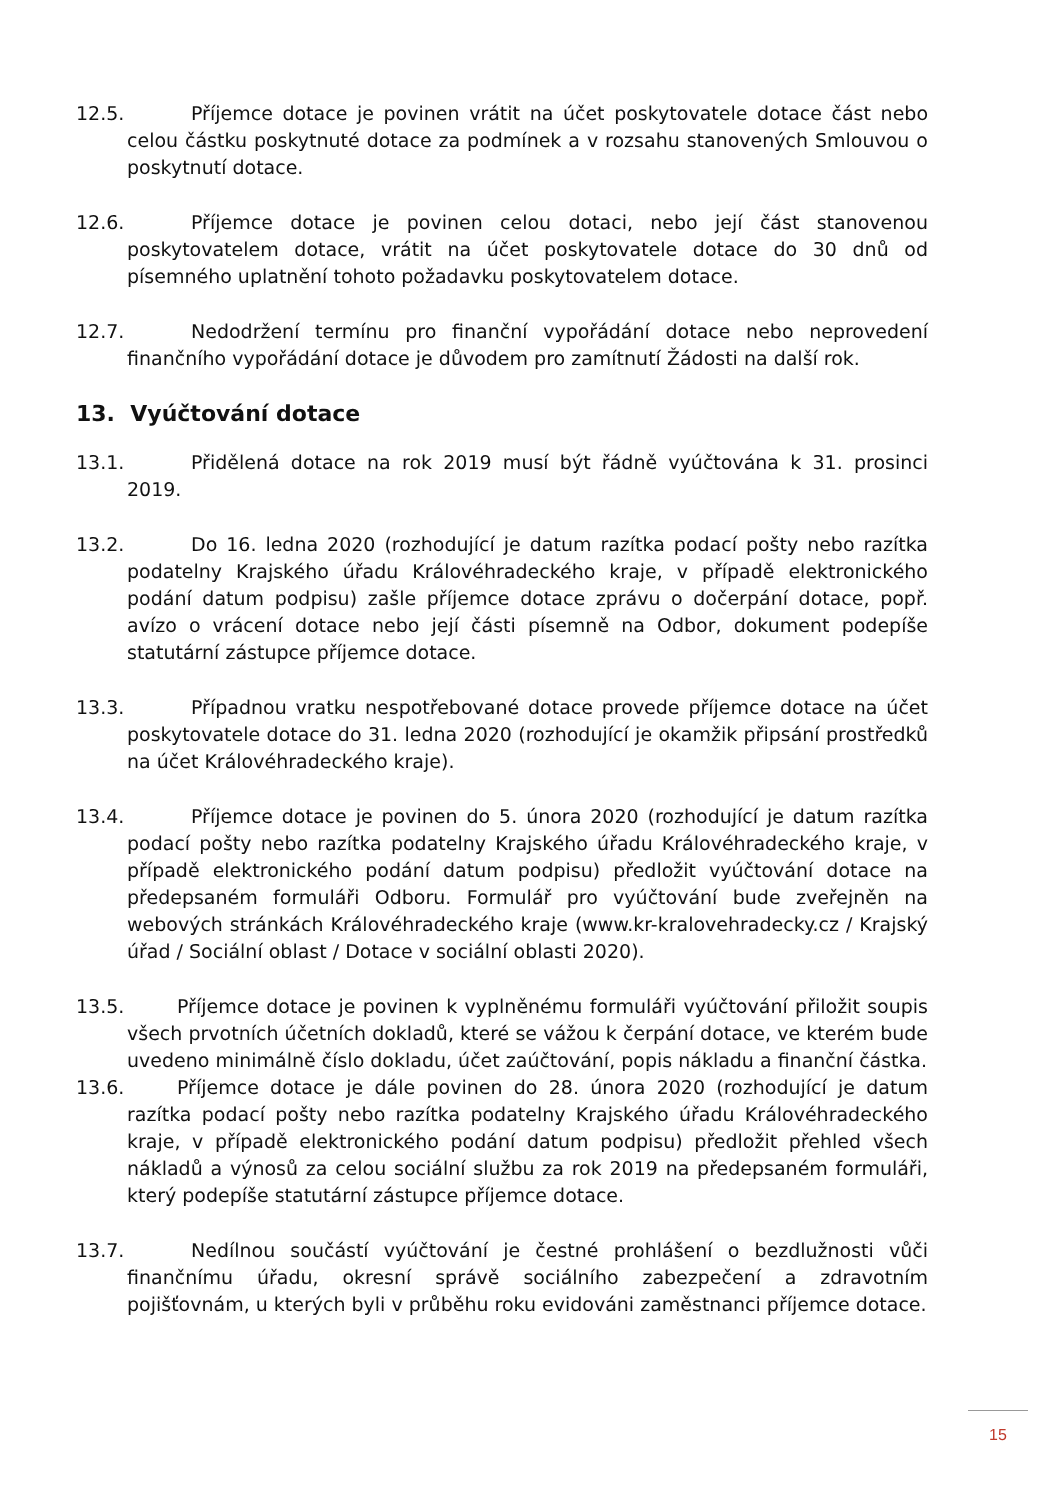12.5. Příjemce dotace je povinen vrátit na účet poskytovatele dotace část nebo celou částku poskytnuté dotace za podmínek a v rozsahu stanovených Smlouvou o poskytnutí dotace.
12.6. Příjemce dotace je povinen celou dotaci, nebo její část stanovenou poskytovatelem dotace, vrátit na účet poskytovatele dotace do 30 dnů od písemného uplatnění tohoto požadavku poskytovatelem dotace.
12.7. Nedodržení termínu pro finanční vypořádání dotace nebo neprovedení finančního vypořádání dotace je důvodem pro zamítnutí Žádosti na další rok.
13. Vyúčtování dotace
13.1. Přidělená dotace na rok 2019 musí být řádně vyúčtována k 31. prosinci 2019.
13.2. Do 16. ledna 2020 (rozhodující je datum razítka podací pošty nebo razítka podatelny Krajského úřadu Královéhradeckého kraje, v případě elektronického podání datum podpisu) zašle příjemce dotace zprávu o dočerpání dotace, popř. avízo o vrácení dotace nebo její části písemně na Odbor, dokument podepíše statutární zástupce příjemce dotace.
13.3. Případnou vratku nespotřebované dotace provede příjemce dotace na účet poskytovatele dotace do 31. ledna 2020 (rozhodující je okamžik připsání prostředků na účet Královéhradeckého kraje).
13.4. Příjemce dotace je povinen do 5. února 2020 (rozhodující je datum razítka podací pošty nebo razítka podatelny Krajského úřadu Královéhradeckého kraje, v případě elektronického podání datum podpisu) předložit vyúčtování dotace na předepsaném formuláři Odboru. Formulář pro vyúčtování bude zveřejněn na webových stránkách Královéhradeckého kraje (www.kr-kralovehradecky.cz / Krajský úřad / Sociální oblast / Dotace v sociální oblasti 2020).
13.5. Příjemce dotace je povinen k vyplněnému formuláři vyúčtování přiložit soupis všech prvotních účetních dokladů, které se vážou k čerpání dotace, ve kterém bude uvedeno minimálně číslo dokladu, účet zaúčtování, popis nákladu a finanční částka.
13.6. Příjemce dotace je dále povinen do 28. února 2020 (rozhodující je datum razítka podací pošty nebo razítka podatelny Krajského úřadu Královéhradeckého kraje, v případě elektronického podání datum podpisu) předložit přehled všech nákladů a výnosů za celou sociální službu za rok 2019 na předepsaném formuláři, který podepíše statutární zástupce příjemce dotace.
13.7. Nedílnou součástí vyúčtování je čestné prohlášení o bezdlužnosti vůči finančnímu úřadu, okresní správě sociálního zabezpečení a zdravotním pojišťovnám, u kterých byli v průběhu roku evidováni zaměstnanci příjemce dotace.
15